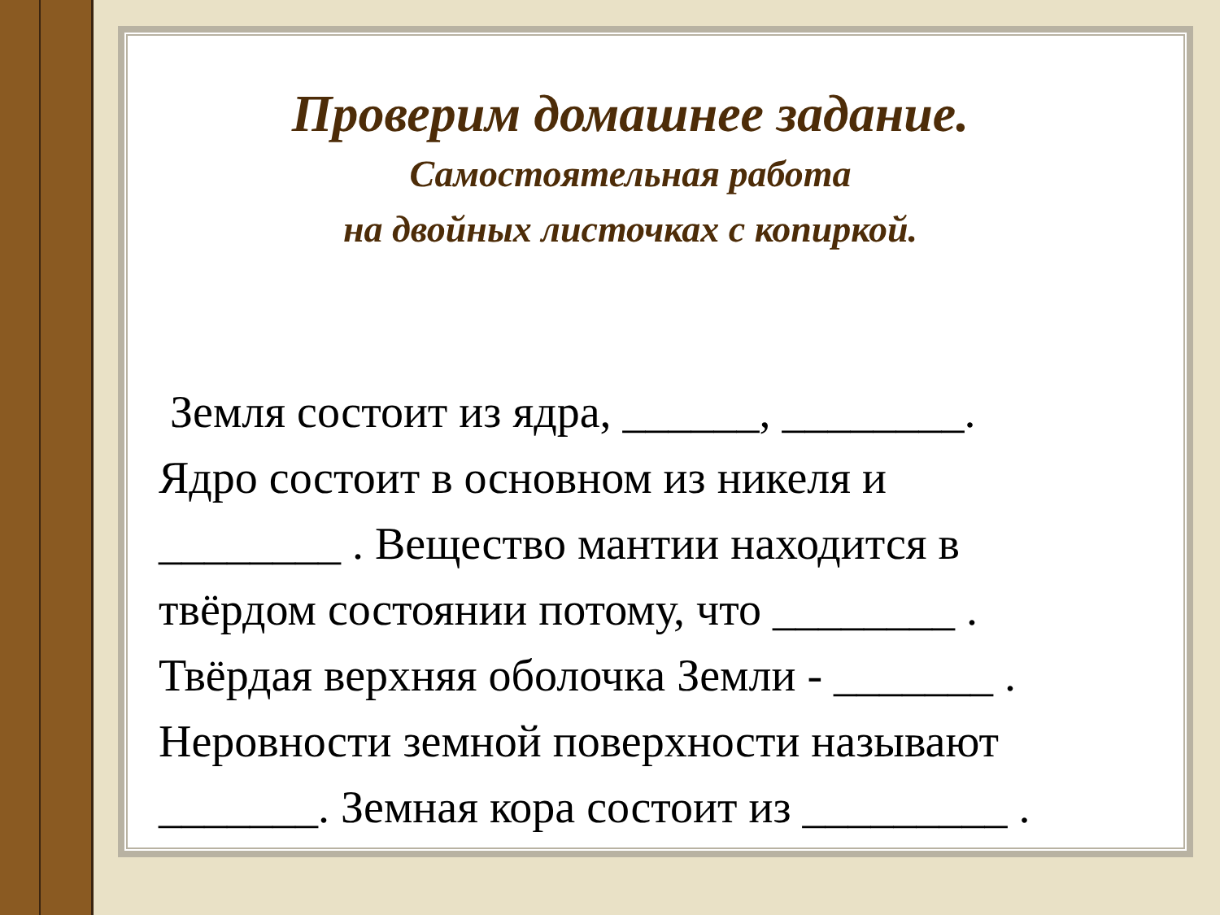Проверим домашнее задание.
Самостоятельная работа
на двойных листочках с копиркой.
Земля состоит из ядра, ______, ________.
Ядро состоит в основном из никеля и
________ . Вещество мантии находится в
твёрдом состоянии потому, что ________ .
Твёрдая верхняя оболочка Земли - _______ .
Неровности земной поверхности называют
_______. Земная кора состоит из _________ .